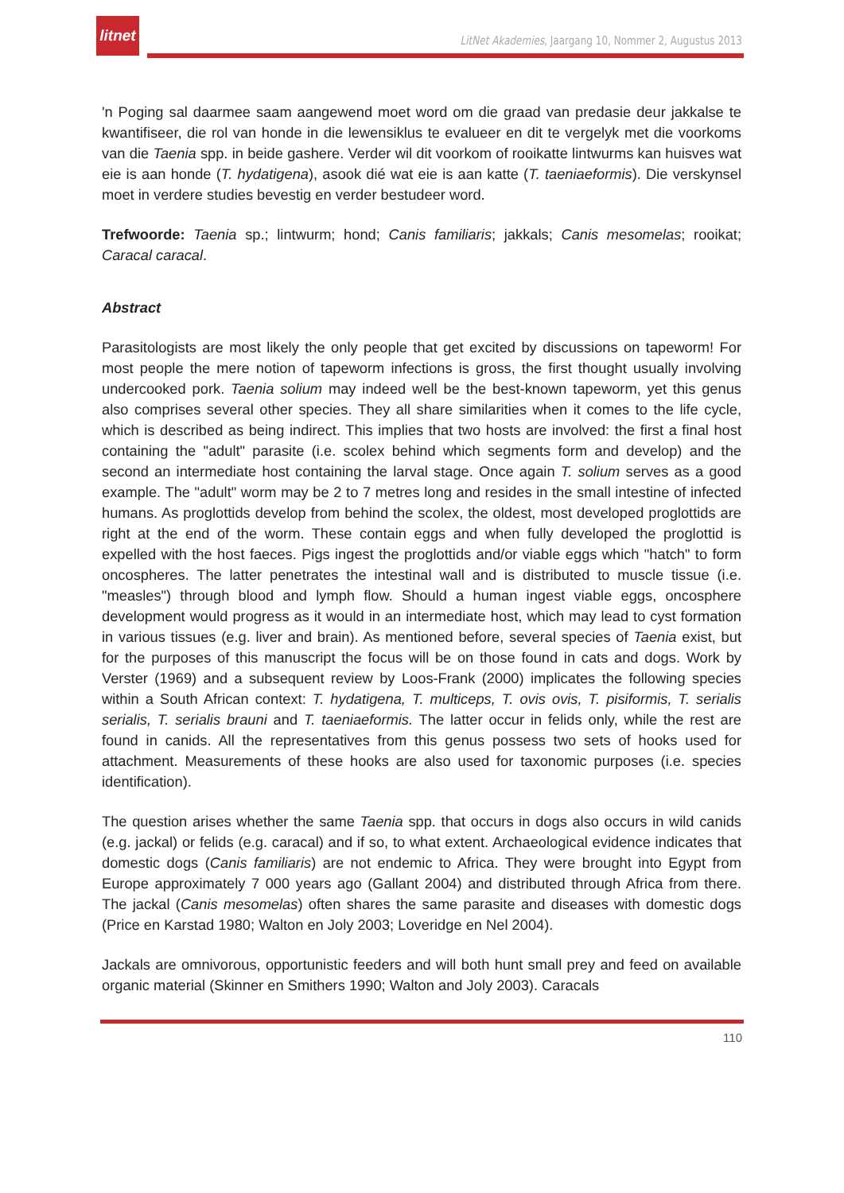litnet
LitNet Akademies, Jaargang 10, Nommer 2, Augustus 2013
'n Poging sal daarmee saam aangewend moet word om die graad van predasie deur jakkalse te kwantifiseer, die rol van honde in die lewensiklus te evalueer en dit te vergelyk met die voorkoms van die Taenia spp. in beide gashere. Verder wil dit voorkom of rooikatte lintwurms kan huisves wat eie is aan honde (T. hydatigena), asook dié wat eie is aan katte (T. taeniaeformis). Die verskynsel moet in verdere studies bevestig en verder bestudeer word.
Trefwoorde: Taenia sp.; lintwurm; hond; Canis familiaris; jakkals; Canis mesomelas; rooikat; Caracal caracal.
Abstract
Parasitologists are most likely the only people that get excited by discussions on tapeworm! For most people the mere notion of tapeworm infections is gross, the first thought usually involving undercooked pork. Taenia solium may indeed well be the best-known tapeworm, yet this genus also comprises several other species. They all share similarities when it comes to the life cycle, which is described as being indirect. This implies that two hosts are involved: the first a final host containing the "adult" parasite (i.e. scolex behind which segments form and develop) and the second an intermediate host containing the larval stage. Once again T. solium serves as a good example. The "adult" worm may be 2 to 7 metres long and resides in the small intestine of infected humans. As proglottids develop from behind the scolex, the oldest, most developed proglottids are right at the end of the worm. These contain eggs and when fully developed the proglottid is expelled with the host faeces. Pigs ingest the proglottids and/or viable eggs which "hatch" to form oncospheres. The latter penetrates the intestinal wall and is distributed to muscle tissue (i.e. "measles") through blood and lymph flow. Should a human ingest viable eggs, oncosphere development would progress as it would in an intermediate host, which may lead to cyst formation in various tissues (e.g. liver and brain). As mentioned before, several species of Taenia exist, but for the purposes of this manuscript the focus will be on those found in cats and dogs. Work by Verster (1969) and a subsequent review by Loos-Frank (2000) implicates the following species within a South African context: T. hydatigena, T. multiceps, T. ovis ovis, T. pisiformis, T. serialis serialis, T. serialis brauni and T. taeniaeformis. The latter occur in felids only, while the rest are found in canids. All the representatives from this genus possess two sets of hooks used for attachment. Measurements of these hooks are also used for taxonomic purposes (i.e. species identification).
The question arises whether the same Taenia spp. that occurs in dogs also occurs in wild canids (e.g. jackal) or felids (e.g. caracal) and if so, to what extent. Archaeological evidence indicates that domestic dogs (Canis familiaris) are not endemic to Africa. They were brought into Egypt from Europe approximately 7 000 years ago (Gallant 2004) and distributed through Africa from there. The jackal (Canis mesomelas) often shares the same parasite and diseases with domestic dogs (Price en Karstad 1980; Walton en Joly 2003; Loveridge en Nel 2004).
Jackals are omnivorous, opportunistic feeders and will both hunt small prey and feed on available organic material (Skinner en Smithers 1990; Walton and Joly 2003). Caracals
110